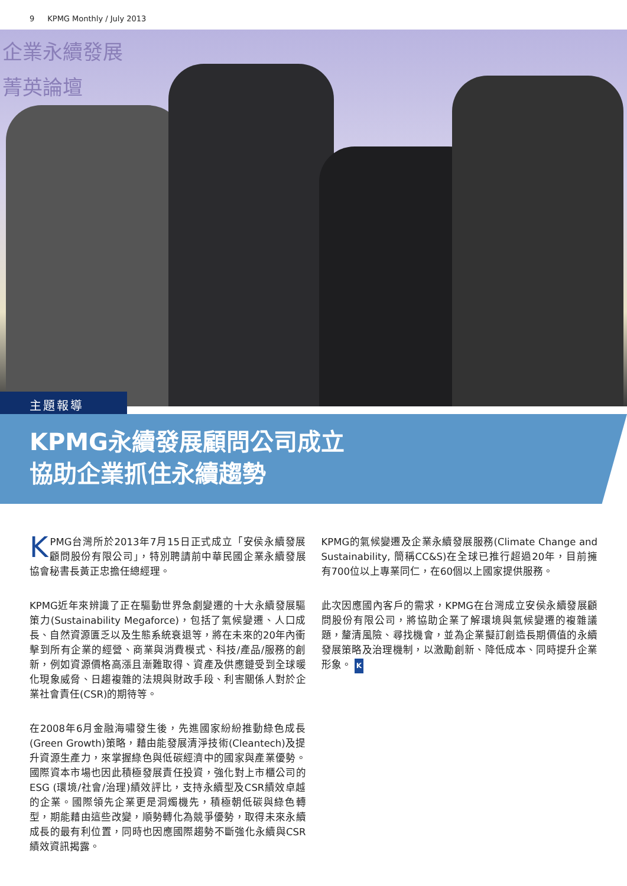9 KPMG Monthly / July 2013
企業永續發展
菁英論壇
主題報導
KPMG永續發展顧問公司成立
協助企業抓住永續趨勢
KPMG台灣所於2013年7月15日正式成立「安侯永續發展顧問股份有限公司」，特別聘請前中華民國企業永續發展協會秘書長黃正忠擔任總經理。
KPMG近年來辨識了正在驅動世界急劇變遷的十大永續發展驅策力(Sustainability Megaforce)，包括了氣候變遷、人口成長、自然資源匱乏以及生態系統衰退等，將在未來的20年內衝擊到所有企業的經營、商業與消費模式、科技/產品/服務的創新，例如資源價格高漲且漸難取得、資產及供應鏈受到全球暖化現象威脅、日趨複雜的法規與財政手段、利害關係人對於企業社會責任(CSR)的期待等。
在2008年6月金融海嘯發生後，先進國家紛紛推動綠色成長(Green Growth)策略，藉由能發展清淨技術(Cleantech)及提升資源生產力，來掌握綠色與低碳經濟中的國家與產業優勢。國際資本市場也因此積極發展責任投資，強化對上市櫃公司的ESG (環境/社會/治理)績效評比，支持永續型及CSR績效卓越的企業。國際領先企業更是洞燭機先，積極朝低碳與綠色轉型，期能藉由這些改變，順勢轉化為競爭優勢，取得未來永續成長的最有利位置，同時也因應國際趨勢不斷強化永續與CSR績效資訊揭露。
KPMG的氣候變遷及企業永續發展服務(Climate Change and Sustainability, 簡稱CC&S)在全球已推行超過20年，目前擁有700位以上專業同仁，在60個以上國家提供服務。
此次因應國內客戶的需求，KPMG在台灣成立安侯永續發展顧問股份有限公司，將協助企業了解環境與氣候變遷的複雜議題，釐清風險、尋找機會，並為企業擬訂創造長期價值的永續發展策略及治理機制，以激勵創新、降低成本、同時提升企業形象。 K